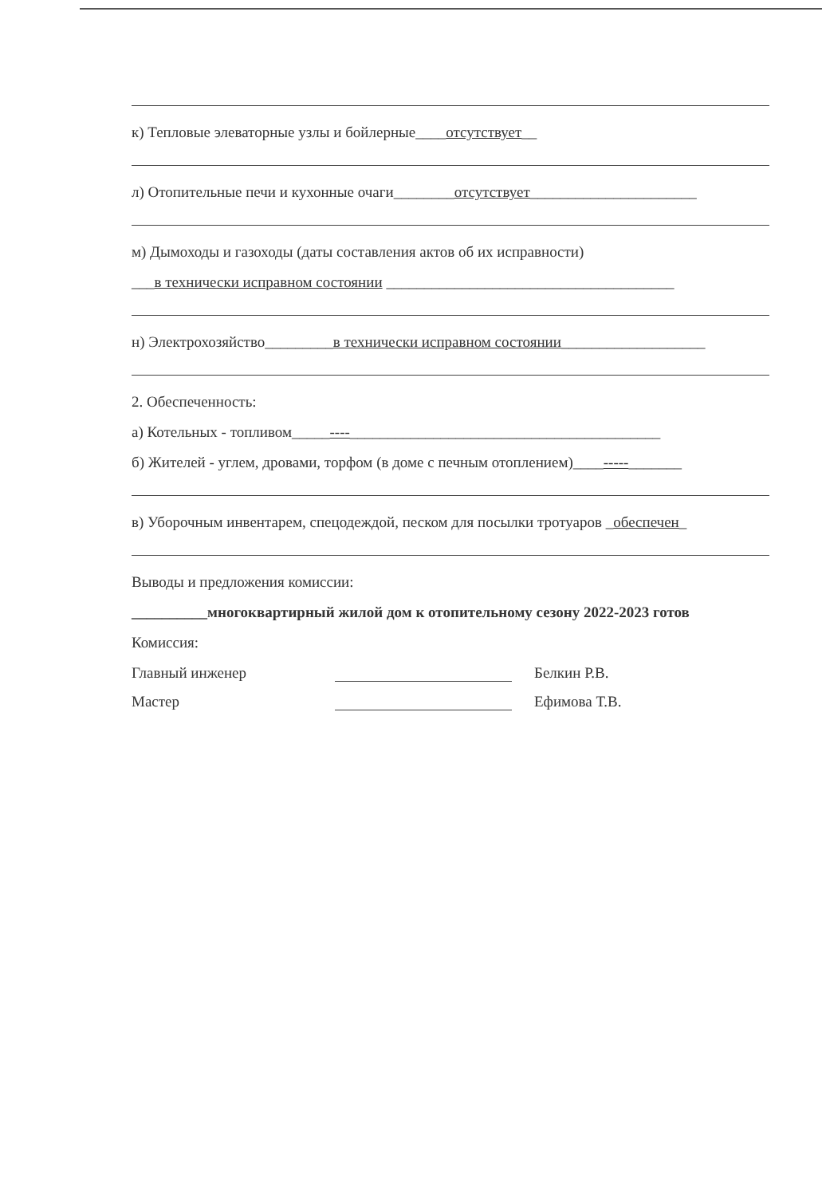к) Тепловые элеваторные узлы и бойлерные____отсутствует__
л) Отопительные печи и кухонные очаги________отсутствует______________________
м) Дымоходы и газоходы (даты составления актов об их исправности)
___в технически исправном состоянии ______________________________________
н) Электрохозяйство_________в технически исправном состоянии___________________
2. Обеспеченность:
а) Котельных - топливом_____----_________________________________________
б) Жителей - углем, дровами, торфом (в доме с печным отоплением)____-----_______
в) Уборочным инвентарем, спецодеждой, песком для посылки тротуаров _обеспечен_
Выводы и предложения комиссии:
__________многоквартирный жилой дом к отопительному сезону 2022-2023 готов
Комиссия:
Главный инженер Белкин Р.В.
Мастер Ефимова Т.В.